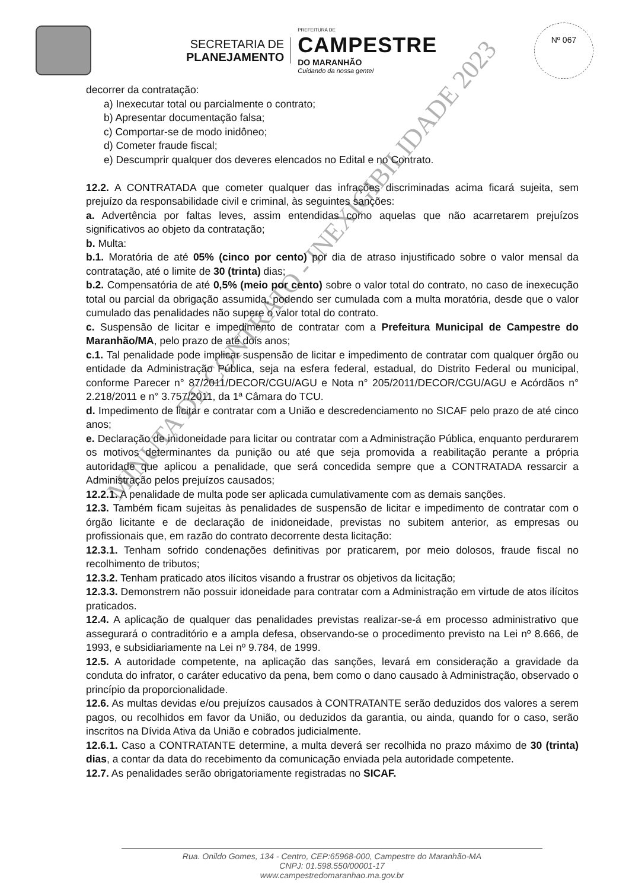SECRETARIA DE
PLANEJAMENTO
PREFEITURA DE
CAMPESTRE
DO MARANHÃO
Cuidando da nossa gente!
Nº 067
decorrer da contratação:
a) Inexecutar total ou parcialmente o contrato;
b) Apresentar documentação falsa;
c) Comportar-se de modo inidôneo;
d) Cometer fraude fiscal;
e) Descumprir qualquer dos deveres elencados no Edital e no Contrato.
12.2. A CONTRATADA que cometer qualquer das infrações discriminadas acima ficará sujeita, sem prejuízo da responsabilidade civil e criminal, às seguintes sanções:
a. Advertência por faltas leves, assim entendidas como aquelas que não acarretarem prejuízos significativos ao objeto da contratação;
b. Multa:
b.1. Moratória de até 05% (cinco por cento) por dia de atraso injustificado sobre o valor mensal da contratação, até o limite de 30 (trinta) dias;
b.2. Compensatória de até 0,5% (meio por cento) sobre o valor total do contrato, no caso de inexecução total ou parcial da obrigação assumida, podendo ser cumulada com a multa moratória, desde que o valor cumulado das penalidades não supere o valor total do contrato.
c. Suspensão de licitar e impedimento de contratar com a Prefeitura Municipal de Campestre do Maranhão/MA, pelo prazo de até dois anos;
c.1. Tal penalidade pode implicar suspensão de licitar e impedimento de contratar com qualquer órgão ou entidade da Administração Pública, seja na esfera federal, estadual, do Distrito Federal ou municipal, conforme Parecer n° 87/2011/DECOR/CGU/AGU e Nota n° 205/2011/DECOR/CGU/AGU e Acórdãos n° 2.218/2011 e n° 3.757/2011, da 1ª Câmara do TCU.
d. Impedimento de licitar e contratar com a União e descredenciamento no SICAF pelo prazo de até cinco anos;
e. Declaração de inidoneidade para licitar ou contratar com a Administração Pública, enquanto perdurarem os motivos determinantes da punição ou até que seja promovida a reabilitação perante a própria autoridade que aplicou a penalidade, que será concedida sempre que a CONTRATADA ressarcir a Administração pelos prejuízos causados;
12.2.1. A penalidade de multa pode ser aplicada cumulativamente com as demais sanções.
12.3. Também ficam sujeitas às penalidades de suspensão de licitar e impedimento de contratar com o órgão licitante e de declaração de inidoneidade, previstas no subitem anterior, as empresas ou profissionais que, em razão do contrato decorrente desta licitação:
12.3.1. Tenham sofrido condenações definitivas por praticarem, por meio dolosos, fraude fiscal no recolhimento de tributos;
12.3.2. Tenham praticado atos ilícitos visando a frustrar os objetivos da licitação;
12.3.3. Demonstrem não possuir idoneidade para contratar com a Administração em virtude de atos ilícitos praticados.
12.4. A aplicação de qualquer das penalidades previstas realizar-se-á em processo administrativo que assegurará o contraditório e a ampla defesa, observando-se o procedimento previsto na Lei nº 8.666, de 1993, e subsidiariamente na Lei nº 9.784, de 1999.
12.5. A autoridade competente, na aplicação das sanções, levará em consideração a gravidade da conduta do infrator, o caráter educativo da pena, bem como o dano causado à Administração, observado o princípio da proporcionalidade.
12.6. As multas devidas e/ou prejuízos causados à CONTRATANTE serão deduzidos dos valores a serem pagos, ou recolhidos em favor da União, ou deduzidos da garantia, ou ainda, quando for o caso, serão inscritos na Dívida Ativa da União e cobrados judicialmente.
12.6.1. Caso a CONTRATANTE determine, a multa deverá ser recolhida no prazo máximo de 30 (trinta) dias, a contar da data do recebimento da comunicação enviada pela autoridade competente.
12.7. As penalidades serão obrigatoriamente registradas no SICAF.
Rua. Onildo Gomes, 134 - Centro, CEP:65968-000, Campestre do Maranhão-MA
CNPJ: 01.598.550/00001-17
www.campestredomaranhao.ma.gov.br
MINUTA DE CONTRATO - INEXIGIBILIDADE 2023